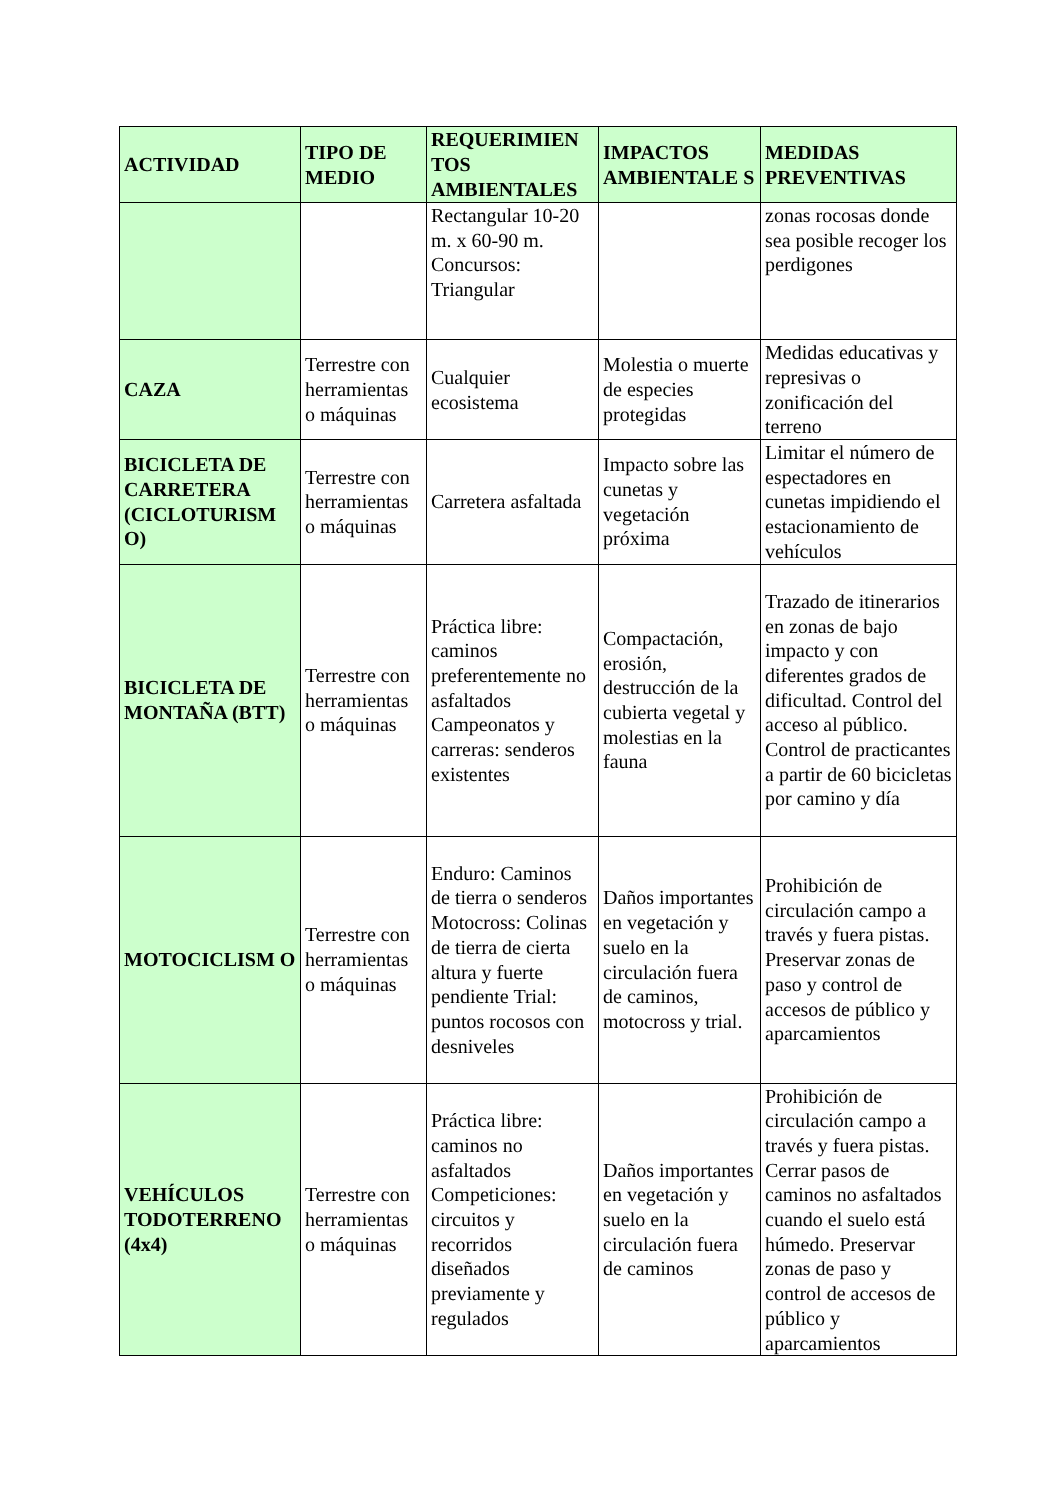| ACTIVIDAD | TIPO DE MEDIO | REQUERIMIEN TOS AMBIENTALES | IMPACTOS AMBIENTALE S | MEDIDAS PREVENTIVAS |
| --- | --- | --- | --- | --- |
| | | Rectangular 10-20 m. x 60-90 m. Concursos: Triangular | | zonas rocosas donde sea posible recoger los perdigones |
| CAZA | Terrestre con herramientas o máquinas | Cualquier ecosistema | Molestia o muerte de especies protegidas | Medidas educativas y represivas o zonificación del terreno |
| BICICLETA DE CARRETERA (CICLOTURISM O) | Terrestre con herramientas o máquinas | Carretera asfaltada | Impacto sobre las cunetas y vegetación próxima | Limitar el número de espectadores en cunetas impidiendo el estacionamiento de vehículos |
| BICICLETA DE MONTAÑA (BTT) | Terrestre con herramientas o máquinas | Práctica libre: caminos preferentemente no asfaltados Campeonatos y carreras: senderos existentes | Compactación, erosión, destrucción de la cubierta vegetal y molestias en la fauna | Trazado de itinerarios en zonas de bajo impacto y con diferentes grados de dificultad. Control del acceso al público. Control de practicantes a partir de 60 bicicletas por camino y día |
| MOTOCICLISM O | Terrestre con herramientas o máquinas | Enduro: Caminos de tierra o senderos Motocross: Colinas de tierra de cierta altura y fuerte pendiente Trial: puntos rocosos con desniveles | Daños importantes en vegetación y suelo en la circulación fuera de caminos, motocross y trial. | Prohibición de circulación campo a través y fuera pistas. Preservar zonas de paso y control de accesos de público y aparcamientos |
| VEHÍCULOS TODOTERRENO (4x4) | Terrestre con herramientas o máquinas | Práctica libre: caminos no asfaltados Competiciones: circuitos y recorridos diseñados previamente y regulados | Daños importantes en vegetación y suelo en la circulación fuera de caminos | Prohibición de circulación campo a través y fuera pistas. Cerrar pasos de caminos no asfaltados cuando el suelo está húmedo. Preservar zonas de paso y control de accesos de público y aparcamientos |